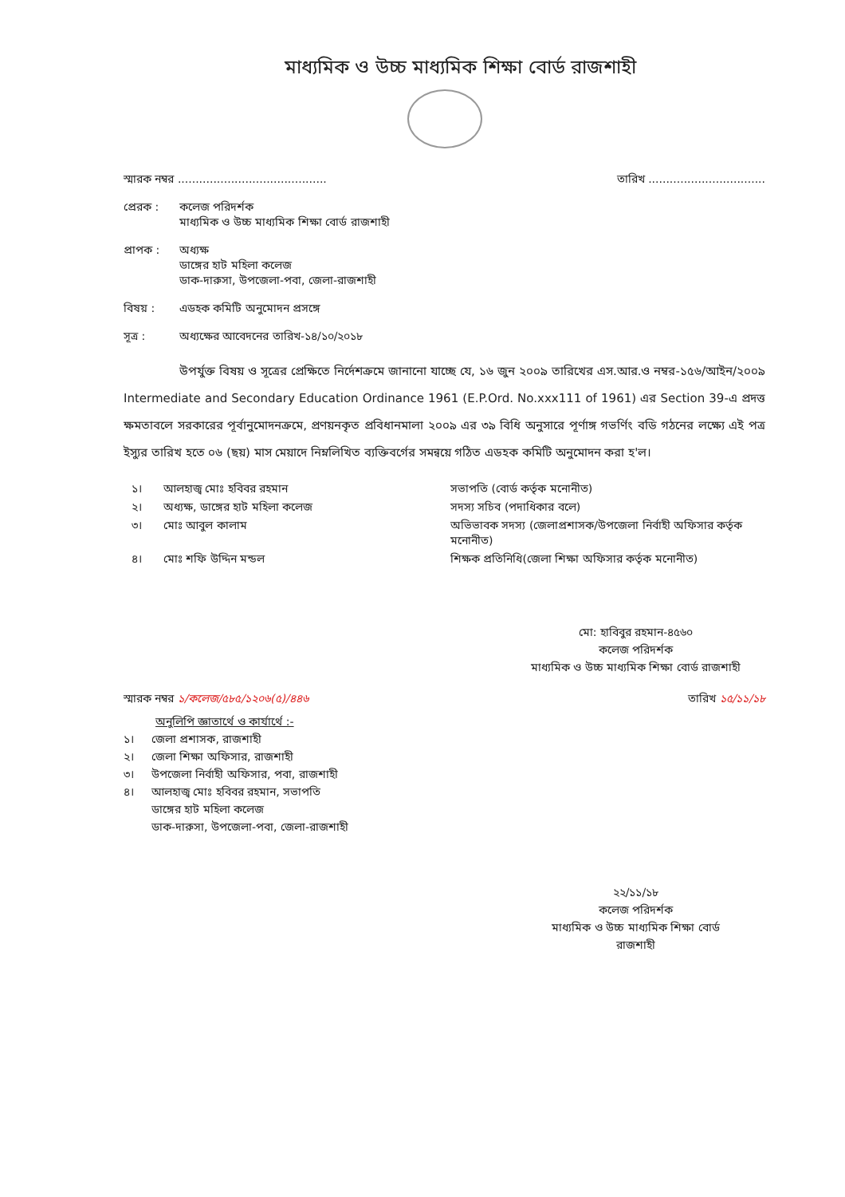মাধ্যমিক ও উচ্চ মাধ্যমিক শিক্ষা বোর্ড রাজশাহী
স্মারক নম্বর .......................................... তারিখ .................................
প্রেরক : কলেজ পরিদর্শক
মাধ্যমিক ও উচ্চ মাধ্যমিক শিক্ষা বোর্ড রাজশাহী
প্রাপক : অধ্যক্ষ
ডাঙ্গের হাট মহিলা কলেজ
ডাক-দারুসা, উপজেলা-পবা, জেলা-রাজশাহী
বিষয় : এডহক কমিটি অনুমোদন প্রসঙ্গে
সূত্র : অধ্যক্ষের আবেদনের তারিখ-১৪/১০/২০১৮
উপর্যুক্ত বিষয় ও সূত্রের প্রেক্ষিতে নির্দেশক্রমে জানানো যাচ্ছে যে, ১৬ জুন ২০০৯ তারিখের এস.আর.ও নম্বর-১৫৬/আইন/২০০৯ Intermediate and Secondary Education Ordinance 1961 (E.P.Ord. No.xxx111 of 1961) এর Section 39-এ প্রদত্ত ক্ষমতাবলে সরকারের পূর্বানুমোদনক্রমে, প্রণয়নকৃত প্রবিধানমালা ২০০৯ এর ৩৯ বিধি অনুসারে পূর্ণাঙ্গ গভর্ণিং বডি গঠনের লক্ষ্যে এই পত্র ইস্যুর তারিখ হতে ০৬ (ছয়) মাস মেয়াদে নিম্নলিখিত ব্যক্তিবর্গের সমন্বয়ে গঠিত এডহক কমিটি অনুমোদন করা হ'ল।
১। আলহাজ্ব মোঃ হবিবর রহমান সভাপতি (বোর্ড কর্তৃক মনোনীত) ২। অধ্যক্ষ, ডাঙ্গের হাট মহিলা কলেজ সদস্য সচিব (পদাধিকার বলে) ৩। মোঃ আবুল কালাম অভিভাবক সদস্য (জেলাপ্রশাসক/উপজেলা নির্বাহী অফিসার কর্তৃক মনোনীত) ৪। মোঃ শফি উদ্দিন মন্ডল শিক্ষক প্রতিনিধি(জেলা শিক্ষা অফিসার কর্তৃক মনোনীত)
মো: হাবিবুর রহমান-৪৫৬০
কলেজ পরিদর্শক
মাধ্যমিক ও উচ্চ মাধ্যমিক শিক্ষা বোর্ড রাজশাহী
স্মারক নম্বর ১/কলেজ/৫৮৫/১২০৬(৫)/৪৪৬ তারিখ ১৫/১১/১৮
অনুলিপি জ্ঞাতার্থে ও কার্যার্থে :-
১। জেলা প্রশাসক, রাজশাহী ২। জেলা শিক্ষা অফিসার, রাজশাহী ৩। উপজেলা নির্বাহী অফিসার, পবা, রাজশাহী ৪। আলহাজ্ব মোঃ হবিবর রহমান, সভাপতি
ডাঙ্গের হাট মহিলা কলেজ
ডাক-দারুসা, উপজেলা-পবা, জেলা-রাজশাহী
২২/১১/১৮
কলেজ পরিদর্শক
মাধ্যমিক ও উচ্চ মাধ্যমিক শিক্ষা বোর্ড
রাজশাহী